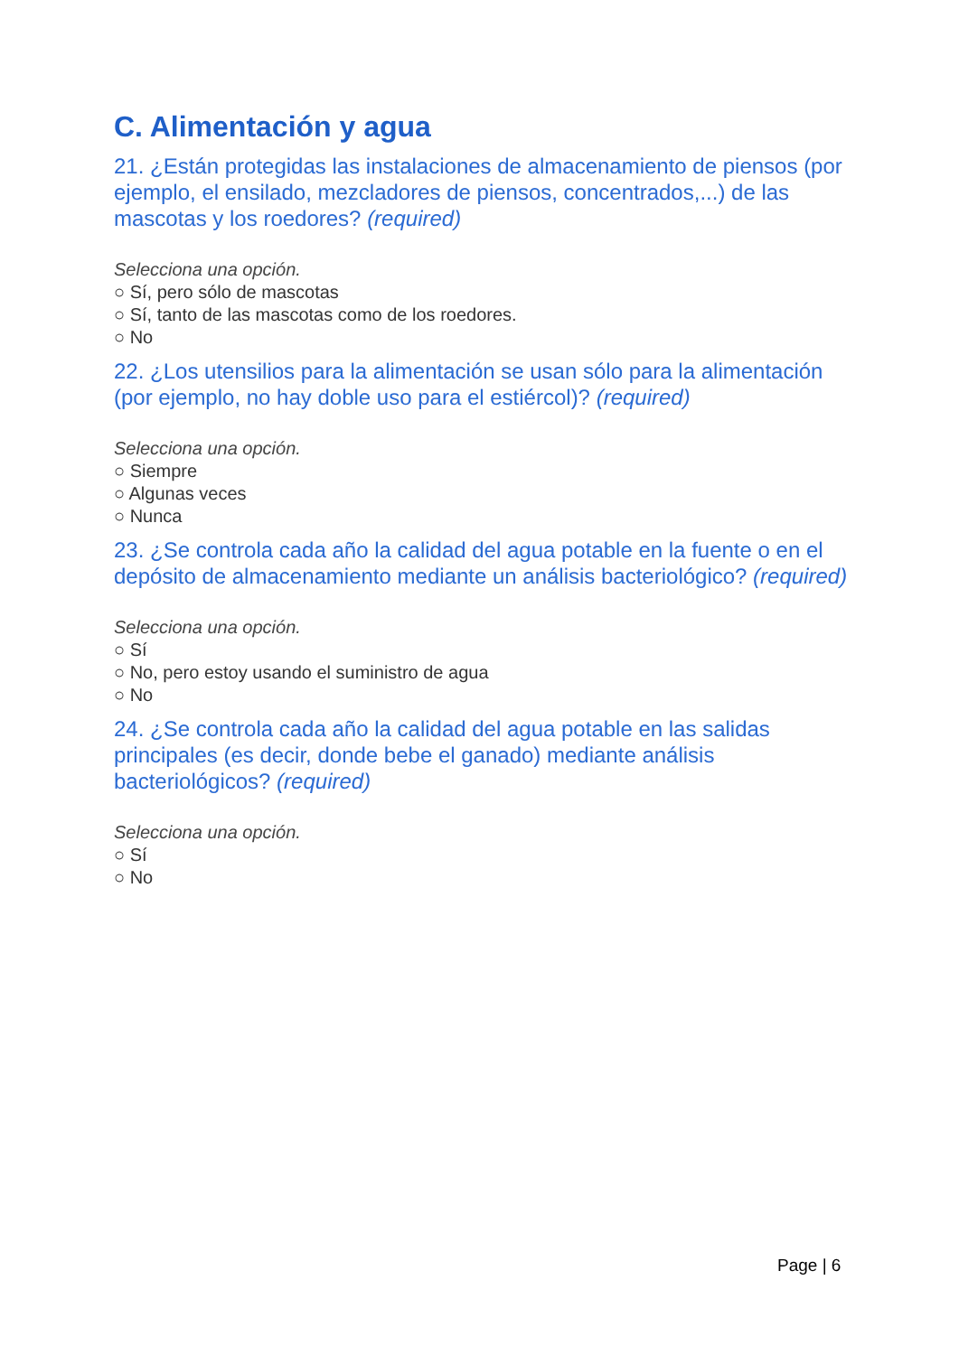C. Alimentación y agua
21. ¿Están protegidas las instalaciones de almacenamiento de piensos (por ejemplo, el ensilado, mezcladores de piensos, concentrados,...) de las mascotas y los roedores? (required)
Selecciona una opción.
○ Sí, pero sólo de mascotas
○ Sí, tanto de las mascotas como de los roedores.
○ No
22. ¿Los utensilios para la alimentación se usan sólo para la alimentación (por ejemplo, no hay doble uso para el estiércol)? (required)
Selecciona una opción.
○ Siempre
○ Algunas veces
○ Nunca
23. ¿Se controla cada año la calidad del agua potable en la fuente o en el depósito de almacenamiento mediante un análisis bacteriológico? (required)
Selecciona una opción.
○ Sí
○ No, pero estoy usando el suministro de agua
○ No
24. ¿Se controla cada año la calidad del agua potable en las salidas principales (es decir, donde bebe el ganado) mediante análisis bacteriológicos? (required)
Selecciona una opción.
○ Sí
○ No
Page | 6